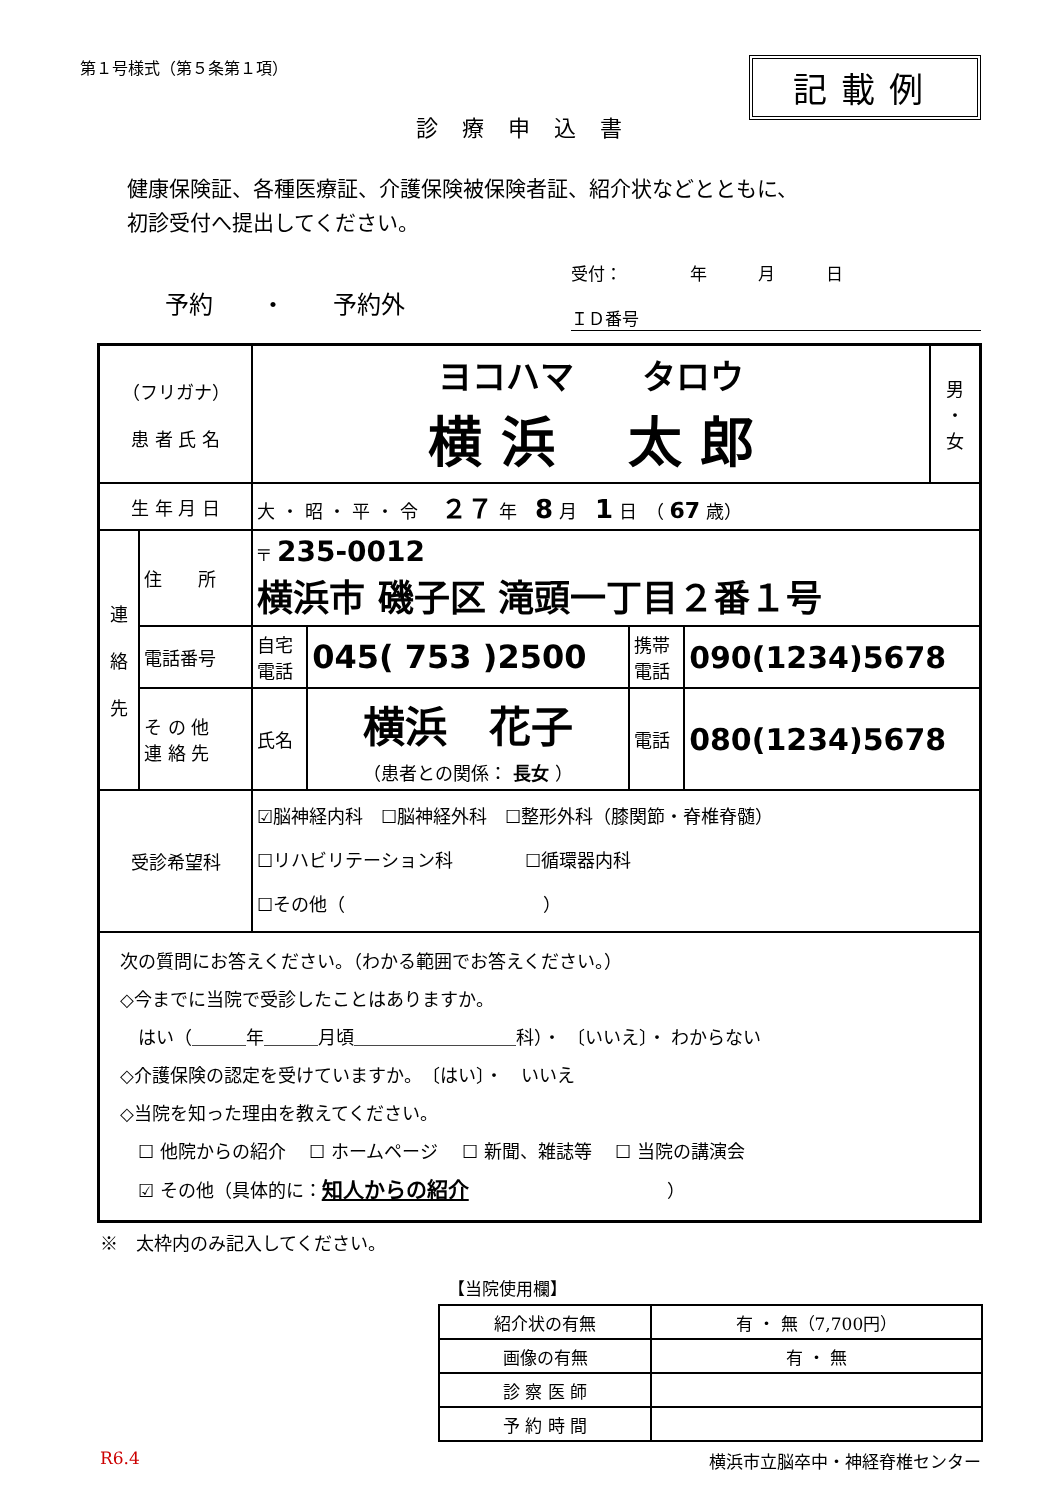第１号様式（第５条第１項）
記載例
診療申込書
健康保険証、各種医療証、介護保険被保険者証、紹介状などとともに、
初診受付へ提出してください。
予約　　・　　予約外
受付：　　　　年　　　月　　　日
ＩＤ番号
| （フリガナ） 患 者 氏 名 | | ヨコハマ タロウ 横 浜 太 郎 | | | | 男 ・ 女 |
| 生 年 月 日 | | 大 ・ 昭 ・ 平 ・ 令 ２７ 年 8 月 1 日 （ 67 歳） | | | | |
| 連 絡 先 | 住 所 | 〒 235-0012 横浜市 磯子区 滝頭一丁目２番１号 | | | | |
| | 電話番号 | 自宅 電話 | 045( 753 )2500 | 携帯 電話 | 090(1234)5678 | |
| | そ の 他 連 絡 先 | 氏名 | 横浜 花子 （患者との関係： 長女 ） | 電話 | 080(1234)5678 | |
| 受診希望科 | | ☑脳神経内科 ☐脳神経外科 ☐整形外科（膝関節・脊椎脊髄） ☐リハビリテーション科 ☐循環器内科 ☐その他（ ） | | | | |
| 次の質問にお答えください。（わかる範囲でお答えください。） ◇今までに当院で受診したことはありますか。 はい（＿＿＿年＿＿＿月頃＿＿＿＿＿＿＿＿＿科）・ 〔いいえ〕・ わからない ◇介護保険の認定を受けていますか。 〔はい〕・ いいえ ◇当院を知った理由を教えてください。 ☐ 他院からの紹介 ☐ ホームページ ☐ 新聞、雑誌等 ☐ 当院の講演会 ☑ その他（具体的に： 知人からの紹介 ） | | | | | | |
※　太枠内のみ記入してください。
【当院使用欄】
| 紹介状の有無 | 有 ・ 無（7,700円） |
| 画像の有無 | 有 ・ 無 |
| 診 察 医 師 | |
| 予 約 時 間 | |
R6.4 横浜市立脳卒中・神経脊椎センター